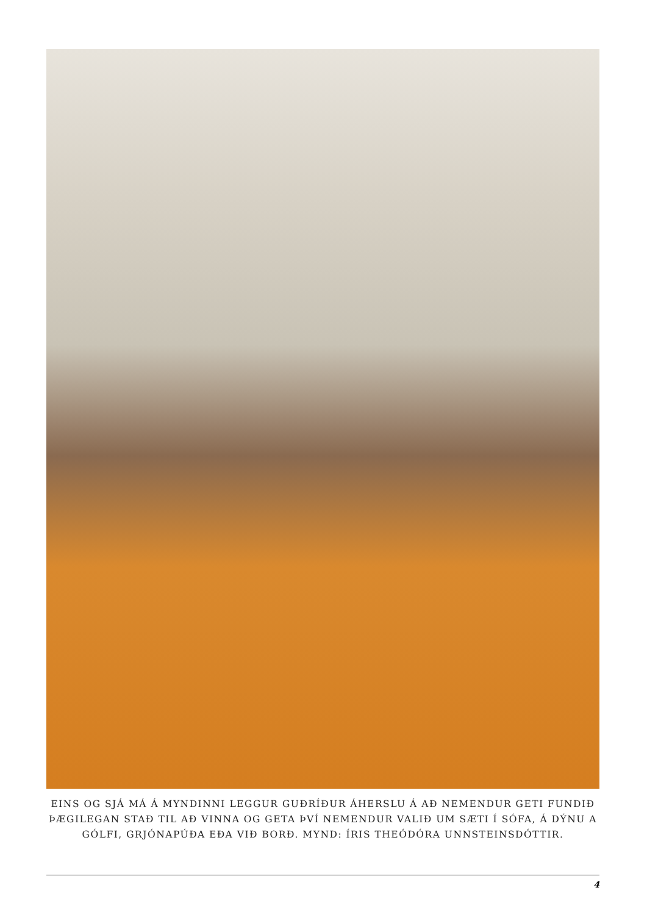EINS OG SJÁ MÁ Á MYNDINNI LEGGUR GUÐRÍÐUR ÁHERSLU Á AÐ NEMENDUR GETI FUNDIÐ ÞÆGILEGAN STAÐ TIL AÐ VINNA OG GETA ÞVÍ NEMENDUR VALIÐ UM SÆTI Í SÓFA, Á DÝNU A GÓLFI, GRJÓNAPÚÐA EÐA VIÐ BORÐ. MYND: ÍRIS THEÓDÓRA UNNSTEINSDÓTTIR.
4